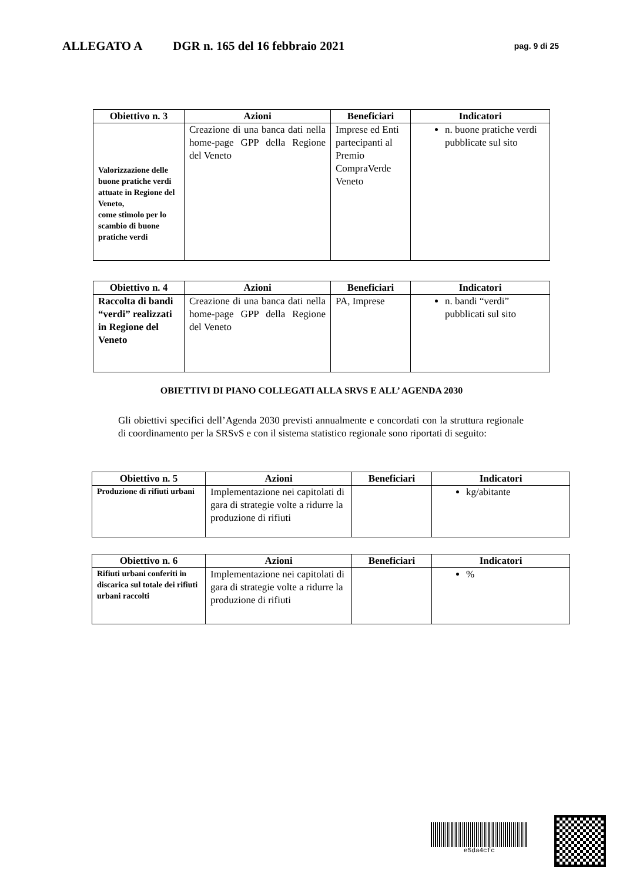ALLEGATO A DGR n. 165 del 16 febbraio 2021 pag. 9 di 25
| Obiettivo n. 3 | Azioni | Beneficiari | Indicatori |
| --- | --- | --- | --- |
| Valorizzazione delle buone pratiche verdi attuate in Regione del Veneto, come stimolo per lo scambio di buone pratiche verdi | Creazione di una banca dati nella home-page GPP della Regione del Veneto | Imprese ed Enti partecipanti al Premio CompraVerde Veneto | n. buone pratiche verdi pubblicate sul sito |
| Obiettivo n. 4 | Azioni | Beneficiari | Indicatori |
| --- | --- | --- | --- |
| Raccolta di bandi “verdi” realizzati in Regione del Veneto | Creazione di una banca dati nella home-page GPP della Regione del Veneto | PA, Imprese | n. bandi “verdi” pubblicati sul sito |
OBIETTIVI DI PIANO COLLEGATI ALLA SRVS E ALL’ AGENDA 2030
Gli obiettivi specifici dell’Agenda 2030 previsti annualmente e concordati con la struttura regionale di coordinamento per la SRSvS e con il sistema statistico regionale sono riportati di seguito:
| Obiettivo n. 5 | Azioni | Beneficiari | Indicatori |
| --- | --- | --- | --- |
| Produzione di rifiuti urbani | Implementazione nei capitolati di gara di strategie volte a ridurre la produzione di rifiuti | | kg/abitante |
| Obiettivo n. 6 | Azioni | Beneficiari | Indicatori |
| --- | --- | --- | --- |
| Rifiuti urbani conferiti in discarica sul totale dei rifiuti urbani raccolti | Implementazione nei capitolati di gara di strategie volte a ridurre la produzione di rifiuti | | % |
e5da4cfc